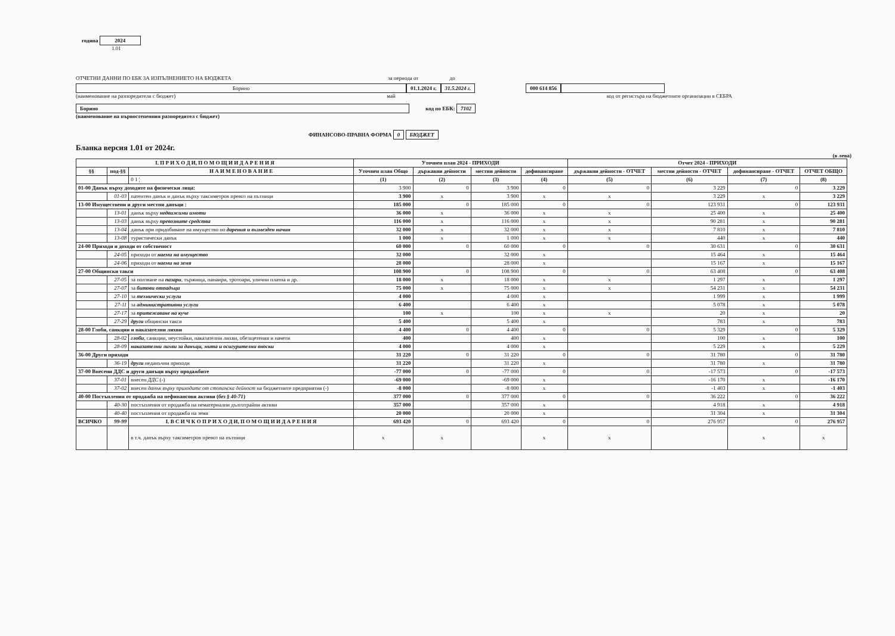година 2024
1.01
ОТЧЕТНИ ДАННИ ПО ЕБК ЗА ИЗПЪЛНЕНИЕТО НА БЮДЖЕТА за периода от до
Борино 01.1.2024 г. 31.5.2024 г. 000 614 856
(наименование на разпоредителя с бюджет) май код от регистъра на бюджетните организации в СЕБРА
Борино код по ЕБК: 7102
(наименование на първостепенния разпоредител с бюджет)
ФИНАНСОВО-ПРАВНА ФОРМА 0 БЮДЖЕТ
Бланка версия 1.01 от 2024г.
(в лева)
| I. П Р И Х О Д И, П О М О Щ И И Д А Р Е Н И Я | | | Уточнен план 2024 - ПРИХОДИ | | | | Отчет 2024 - ПРИХОДИ | | | |
| --- | --- | --- | --- | --- | --- | --- | --- | --- | --- | --- |
| §§ | под-§§ | Н А И М Е Н О В А Н И Е | Уточнен план Общо | държавни дейности | местни дейности | дофинансиране | държавни дейности - ОТЧЕТ | местни дейности - ОТЧЕТ | дофинансиране - ОТЧЕТ | ОТЧЕТ ОБЩО |
| | | 0 1 ¦ | (1) | (2) | (3) | (4) | (5) | (6) | (7) | (8) |
| 01-00 Данък върху доходите на физически лица: | | | 3 900 | 0 | 3 900 | 0 | 0 | 3 229 | 0 | 3 229 |
| | 01-03 | патентен данък и данък върху таксиметров превоз на пътници | 3 900 | x | 3 900 | x | x | 3 229 | x | 3 229 |
| 13-00 Имуществени и други местни данъци : | | | 185 000 | 0 | 185 000 | 0 | 0 | 123 931 | 0 | 123 931 |
| | 13-01 | данък върху недвижими имоти | 36 000 | x | 36 000 | x | x | 25 400 | x | 25 400 |
| | 13-03 | данък върху превозните средства | 116 000 | x | 116 000 | x | x | 90 281 | x | 90 281 |
| | 13-04 | данък при придобиване на имущество по дарения и възмезден начин | 32 000 | x | 32 000 | x | x | 7 810 | x | 7 810 |
| | 13-08 | туристически данък | 1 000 | x | 1 000 | x | x | 440 | x | 440 |
| 24-00 Приходи и доходи от собственост | | | 60 000 | 0 | 60 000 | 0 | 0 | 30 631 | 0 | 30 631 |
| | 24-05 | приходи от наеми на имущество | 32 000 | | 32 000 | x | | 15 464 | x | 15 464 |
| | 24-06 | приходи от наеми на земя | 28 000 | | 28 000 | x | | 15 167 | x | 15 167 |
| 27-00 Общински такси | | | 108 900 | 0 | 108 900 | 0 | 0 | 63 408 | 0 | 63 408 |
| | 27-05 | за ползване на пазари , тържища, панаири, тротоари, улични платна и др. | 18 000 | x | 18 000 | x | x | 1 297 | x | 1 297 |
| | 27-07 | за битови отпадъци | 75 000 | x | 75 000 | x | x | 54 231 | x | 54 231 |
| | 27-10 | за технически услуги | 4 000 | | 4 000 | x | | 1 999 | x | 1 999 |
| | 27-11 | за административни услуги | 6 400 | | 6 400 | x | | 5 078 | x | 5 078 |
| | 27-17 | за притежаване на куче | 100 | x | 100 | x | x | 20 | x | 20 |
| | 27-29 | други общински такси | 5 400 | | 5 400 | x | | 783 | x | 783 |
| 28-00 Глоби, санкции и наказателни лихви | | | 4 400 | 0 | 4 400 | 0 | 0 | 5 329 | 0 | 5 329 |
| | 28-02 | глоби , санкции, неустойки, наказателни лихви, обезщетения и начети | 400 | | 400 | x | | 100 | x | 100 |
| | 28-09 | наказателни лихви за данъци, мита и осигурителни вноски | 4 000 | | 4 000 | x | | 5 229 | x | 5 229 |
| 36-00 Други приходи | | | 31 220 | 0 | 31 220 | 0 | 0 | 31 780 | 0 | 31 780 |
| | 36-19 | други неданъчни приходи | 31 220 | | 31 220 | x | | 31 780 | x | 31 780 |
| 37-00 Внесени ДДС и други данъци върху продажбите | | | -77 000 | 0 | -77 000 | 0 | 0 | -17 573 | 0 | -17 573 |
| | 37-01 | внесен ДДС (-) | -69 000 | | -69 000 | x | | -16 170 | x | -16 170 |
| | 37-02 | внесен данък върху приходите от стопанска дейност на бюджетните предприятия (-) | -8 000 | | -8 000 | x | | -1 403 | x | -1 403 |
| 40-00 Постъпления от продажба на нефинансови активи ( без § 40-71 ) | | | 377 000 | 0 | 377 000 | 0 | 0 | 36 222 | 0 | 36 222 |
| | 40-30 | постъпления от продажба на нематериални дълготрайни активи | 357 000 | | 357 000 | x | | 4 918 | x | 4 918 |
| | 40-40 | постъпления от продажба на земя | 20 000 | | 20 000 | x | | 31 304 | x | 31 304 |
| ВСИЧКО | 99-99 | I. В С И Ч К О П Р И Х О Д И, П О М О Щ И И Д А Р Е Н И Я | 693 420 | 0 | 693 420 | 0 | 0 | 276 957 | 0 | 276 957 |
| | | в т.ч. данък върху таксиметров превоз на пътници | x | x | | x | x | | x | x |